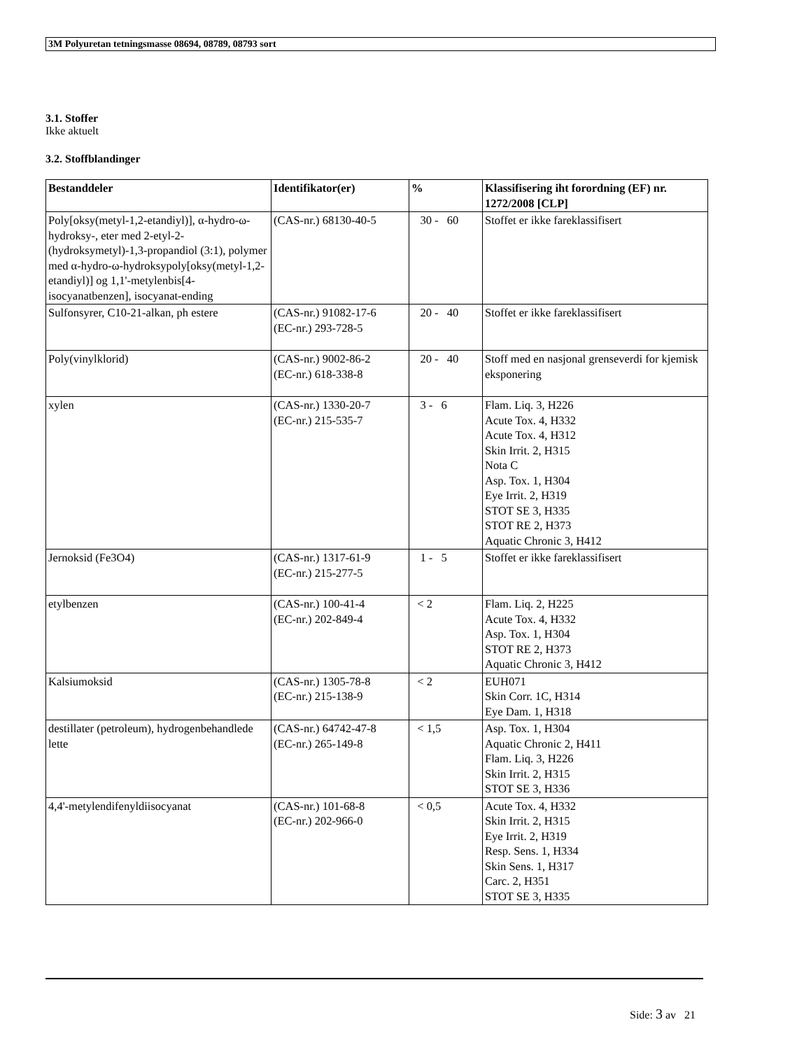3M Polyuretan tetningsmasse 08694, 08789, 08793 sort
3.1. Stoffer
Ikke aktuelt
3.2. Stoffblandinger
| Bestanddeler | Identifikator(er) | % | Klassifisering iht forordning (EF) nr. 1272/2008 [CLP] |
| --- | --- | --- | --- |
| Poly[oksy(metyl-1,2-etandiyl)], α-hydro-ω-hydroksy-, eter med 2-etyl-2-(hydroksymetyl)-1,3-propandiol (3:1), polymer med α-hydro-ω-hydroksypoly[oksy(metyl-1,2-etandiyl)] og 1,1'-metylenbis[4-isocyanatbenzen], isocyanat-ending | (CAS-nr.) 68130-40-5 | 30 - 60 | Stoffet er ikke fareklassifisert |
| Sulfonsyrer, C10-21-alkan, ph estere | (CAS-nr.) 91082-17-6 (EC-nr.) 293-728-5 | 20 - 40 | Stoffet er ikke fareklassifisert |
| Poly(vinylklorid) | (CAS-nr.) 9002-86-2 (EC-nr.) 618-338-8 | 20 - 40 | Stoff med en nasjonal grenseverdi for kjemisk eksponering |
| xylen | (CAS-nr.) 1330-20-7 (EC-nr.) 215-535-7 | 3 - 6 | Flam. Liq. 3, H226 Acute Tox. 4, H332 Acute Tox. 4, H312 Skin Irrit. 2, H315 Nota C Asp. Tox. 1, H304 Eye Irrit. 2, H319 STOT SE 3, H335 STOT RE 2, H373 Aquatic Chronic 3, H412 |
| Jernoksid (Fe3O4) | (CAS-nr.) 1317-61-9 (EC-nr.) 215-277-5 | 1 - 5 | Stoffet er ikke fareklassifisert |
| etylbenzen | (CAS-nr.) 100-41-4 (EC-nr.) 202-849-4 | < 2 | Flam. Liq. 2, H225 Acute Tox. 4, H332 Asp. Tox. 1, H304 STOT RE 2, H373 Aquatic Chronic 3, H412 |
| Kalsiumoksid | (CAS-nr.) 1305-78-8 (EC-nr.) 215-138-9 | < 2 | EUH071 Skin Corr. 1C, H314 Eye Dam. 1, H318 |
| destillater (petroleum), hydrogenbehandlede lette | (CAS-nr.) 64742-47-8 (EC-nr.) 265-149-8 | < 1,5 | Asp. Tox. 1, H304 Aquatic Chronic 2, H411 Flam. Liq. 3, H226 Skin Irrit. 2, H315 STOT SE 3, H336 |
| 4,4'-metylendifenyldiisocyanat | (CAS-nr.) 101-68-8 (EC-nr.) 202-966-0 | < 0,5 | Acute Tox. 4, H332 Skin Irrit. 2, H315 Eye Irrit. 2, H319 Resp. Sens. 1, H334 Skin Sens. 1, H317 Carc. 2, H351 STOT SE 3, H335 |
Side: 3 av 21